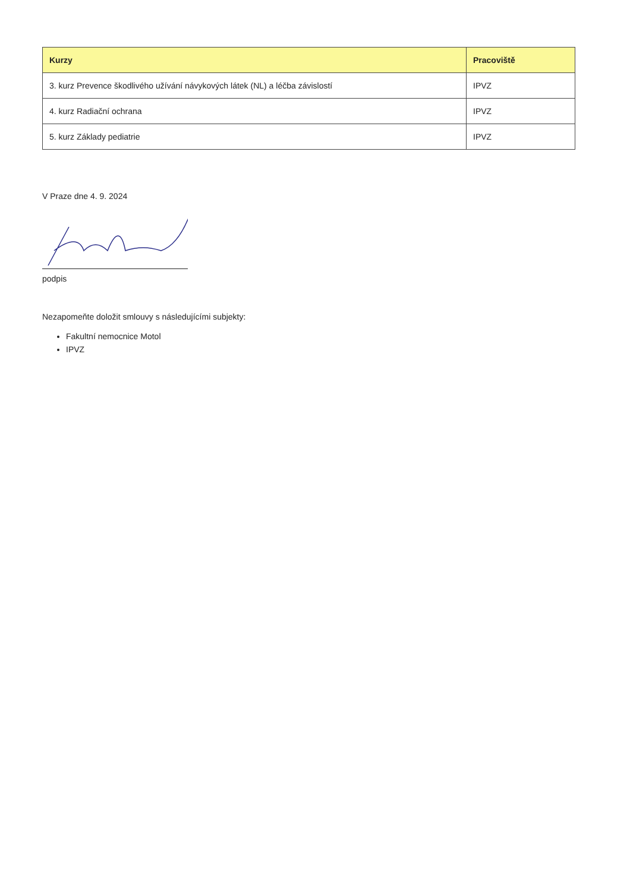| Kurzy | Pracoviště |
| --- | --- |
| 3. kurz Prevence škodlivého užívání návykových látek (NL) a léčba závislostí | IPVZ |
| 4. kurz Radiační ochrana | IPVZ |
| 5. kurz Základy pediatrie | IPVZ |
V Praze dne 4. 9. 2024
podpis
Nezapomeňte doložit smlouvy s následujícími subjekty:
Fakultní nemocnice Motol
IPVZ